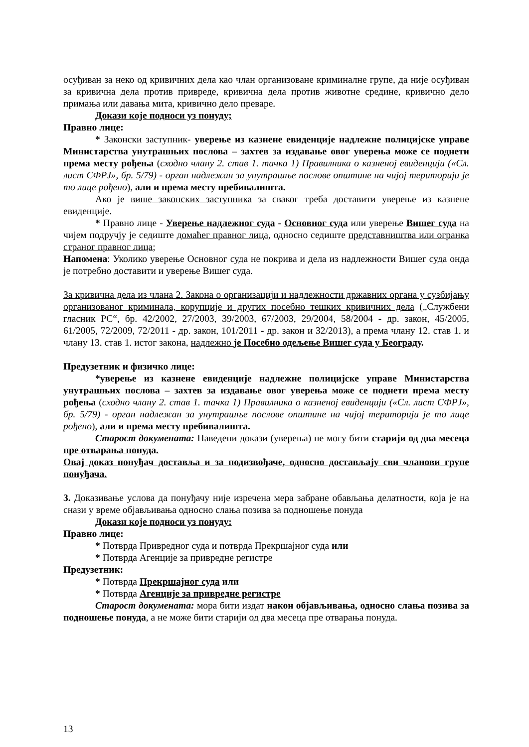осуђиван за неко од кривичних дела као члан организоване криминалне групе, да није осуђиван за кривична дела против привреде, кривична дела против животне средине, кривично дело примања или давања мита, кривично дело преваре.
Докази које подноси уз понуду;
Правно лице:
* Законски заступник- уверење из казнене евиденције надлежне полицијске управе Министарства унутрашњих послова – захтев за издавање овог уверења може се поднети према месту рођења (сходно члану 2. став 1. тачка 1) Правилника о казненој евиденцији («Сл. лист СФРЈ», бр. 5/79) - орган надлежан за унутрашње послове општине на чијој територији је то лице рођено), али и према месту пребивалишта.
Ако је више законских заступника за сваког треба доставити уверење из казнене евиденције.
* Правно лице - Уверење надлежног суда - Основног суда или уверење Вишег суда на чијем подручју је седиште домаћег правног лица, односно седиште представништва или огранка страног правног лица;
Напомена: Уколико уверење Основног суда не покрива и дела из надлежности Вишег суда онда је потребно доставити и уверење Вишег суда.
За кривична дела из члана 2. Закона о организацији и надлежности државних органа у сузбијању организованог криминала, корупције и других посебно тешких кривичних дела („Службени гласник РС“, бр. 42/2002, 27/2003, 39/2003, 67/2003, 29/2004, 58/2004 - др. закон, 45/2005, 61/2005, 72/2009, 72/2011 - др. закон, 101/2011 - др. закон и 32/2013), а према члану 12. став 1. и члану 13. став 1. истог закона, надлежно је Посебно одељење Вишег суда у Београду.
Предузетник и физичко лице:
*уверење из казнене евиденције надлежне полицијске управе Министарства унутрашњих послова – захтев за издавање овог уверења може се поднети према месту рођења (сходно члану 2. став 1. тачка 1) Правилника о казненој евиденцији («Сл. лист СФРЈ», бр. 5/79) - орган надлежан за унутрашње послове општине на чијој територији је то лице рођено), али и према месту пребивалишта.
Старост докумената: Наведени докази (уверења) не могу бити старији од два месеца пре отварања понуда.
Овај доказ понуђач доставља и за подизвођаче, односно достављају сви чланови групе понуђача.
3. Доказивање услова да понуђачу није изречена мера забране обављања делатности, која је на снази у време објављивања односно слања позива за подношење понуда
Докази које подноси уз понуду:
Правно лице:
* Потврда Привредног суда и потврда Прекршајног суда или
* Потврда Агенције за привредне регистре
Предузетник:
* Потврда Прекршајног суда или
* Потврда Агенције за привредне регистре
Старост докумената: мора бити издат након објављивања, односно слања позива за подношење понуда, а не може бити старији од два месеца пре отварања понуда.
13